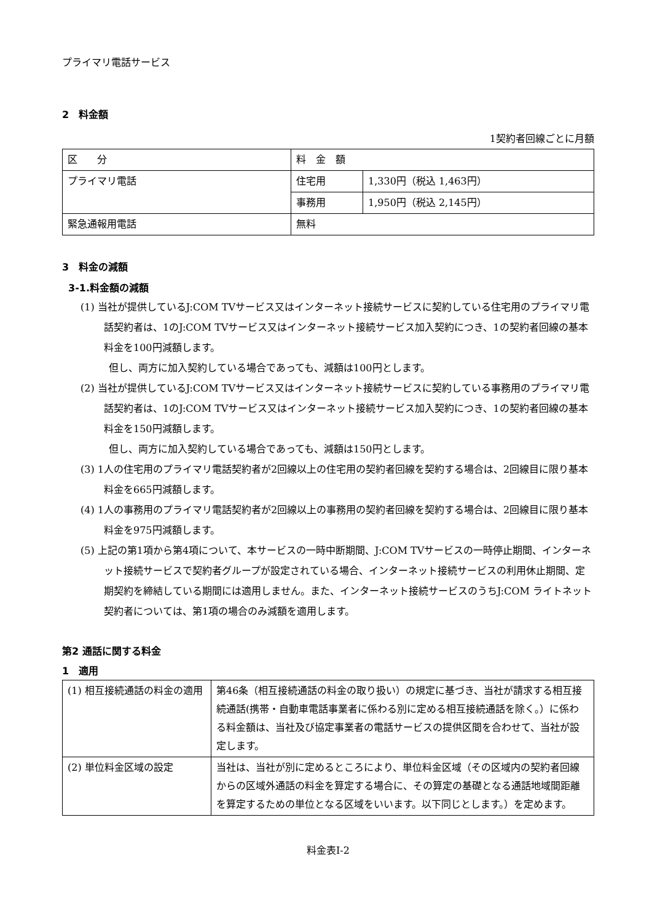プライマリ電話サービス
2　料金額
1契約者回線ごとに月額
| 区 分 | 料 金 額 | |
| プライマリ電話 | 住宅用 | 1,330円（税込 1,463円） |
| | 事務用 | 1,950円（税込 2,145円） |
| 緊急通報用電話 | 無料 | |
3　料金の減額
3-1.料金額の減額
(1) 当社が提供しているJ:COM TVサービス又はインターネット接続サービスに契約している住宅用のプライマリ電話契約者は、1のJ:COM TVサービス又はインターネット接続サービス加入契約につき、1の契約者回線の基本料金を100円減額します。
但し、両方に加入契約している場合であっても、減額は100円とします。
(2) 当社が提供しているJ:COM TVサービス又はインターネット接続サービスに契約している事務用のプライマリ電話契約者は、1のJ:COM TVサービス又はインターネット接続サービス加入契約につき、1の契約者回線の基本料金を150円減額します。
但し、両方に加入契約している場合であっても、減額は150円とします。
(3) 1人の住宅用のプライマリ電話契約者が2回線以上の住宅用の契約者回線を契約する場合は、2回線目に限り基本料金を665円減額します。
(4) 1人の事務用のプライマリ電話契約者が2回線以上の事務用の契約者回線を契約する場合は、2回線目に限り基本料金を975円減額します。
(5) 上記の第1項から第4項について、本サービスの一時中断期間、J:COM TVサービスの一時停止期間、インターネット接続サービスで契約者グループが設定されている場合、インターネット接続サービスの利用休止期間、定期契約を締結している期間には適用しません。また、インターネット接続サービスのうちJ:COM ライトネット契約者については、第1項の場合のみ減額を適用します。
第2 通話に関する料金
1　適用
| (1) 相互接続通話の料金の適用 | 第46条（相互接続通話の料金の取り扱い）の規定に基づき、当社が請求する相互接続通話(携帯・自動車電話事業者に係わる別に定める相互接続通話を除く。）に係わる料金額は、当社及び協定事業者の電話サービスの提供区間を合わせて、当社が設定します。 |
| (2) 単位料金区域の設定 | 当社は、当社が別に定めるところにより、単位料金区域（その区域内の契約者回線からの区域外通話の料金を算定する場合に、その算定の基礎となる通話地域間距離を算定するための単位となる区域をいいます。以下同じとします。）を定めます。 |
料金表Ⅰ-2